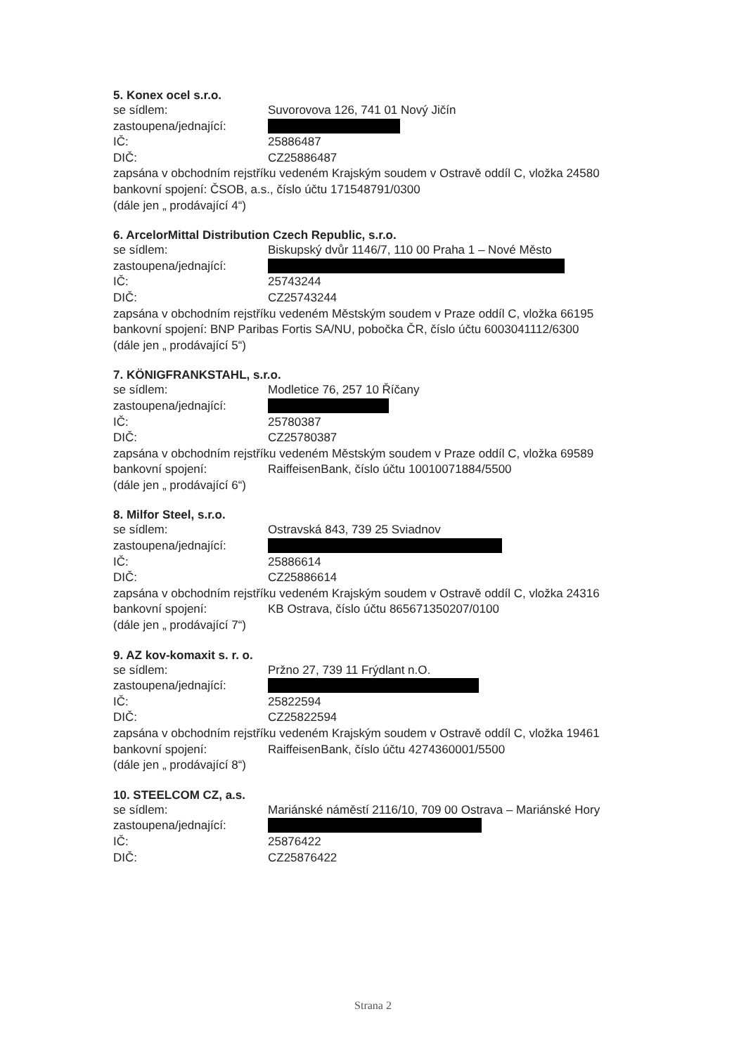5. Konex ocel s.r.o.
se sídlem: Suvorovova 126, 741 01 Nový Jičín
zastoupena/jednající:
IČ: 25886487
DIČ: CZ25886487
zapsána v obchodním rejstříku vedeném Krajským soudem v Ostravě oddíl C, vložka 24580
bankovní spojení: ČSOB, a.s., číslo účtu 171548791/0300
(dále jen „ prodávající 4“)
6. ArcelorMittal Distribution Czech Republic, s.r.o.
se sídlem: Biskupský dvůr 1146/7, 110 00 Praha 1 – Nové Město
zastoupena/jednající:
IČ: 25743244
DIČ: CZ25743244
zapsána v obchodním rejstříku vedeném Městským soudem v Praze oddíl C, vložka 66195
bankovní spojení: BNP Paribas Fortis SA/NU, pobočka ČR, číslo účtu 6003041112/6300
(dále jen „ prodávající 5“)
7. KÖNIGFRANKSTAHL, s.r.o.
se sídlem: Modletice 76, 257 10 Říčany
zastoupena/jednající:
IČ: 25780387
DIČ: CZ25780387
zapsána v obchodním rejstříku vedeném Městským soudem v Praze oddíl C, vložka 69589
bankovní spojení: RaiffeisenBank, číslo účtu 10010071884/5500
(dále jen „ prodávající 6“)
8. Milfor Steel, s.r.o.
se sídlem: Ostravská 843, 739 25 Sviadnov
zastoupena/jednající:
IČ: 25886614
DIČ: CZ25886614
zapsána v obchodním rejstříku vedeném Krajským soudem v Ostravě oddíl C, vložka 24316
bankovní spojení: KB Ostrava, číslo účtu 865671350207/0100
(dále jen „ prodávající 7“)
9. AZ kov-komaxit s. r. o.
se sídlem: Pržno 27, 739 11 Frýdlant n.O.
zastoupena/jednající:
IČ: 25822594
DIČ: CZ25822594
zapsána v obchodním rejstříku vedeném Krajským soudem v Ostravě oddíl C, vložka 19461
bankovní spojení: RaiffeisenBank, číslo účtu 4274360001/5500
(dále jen „ prodávající 8“)
10. STEELCOM CZ, a.s.
se sídlem: Mariánské náměstí 2116/10, 709 00 Ostrava – Mariánské Hory
zastoupena/jednající:
IČ: 25876422
DIČ: CZ25876422
Strana 2